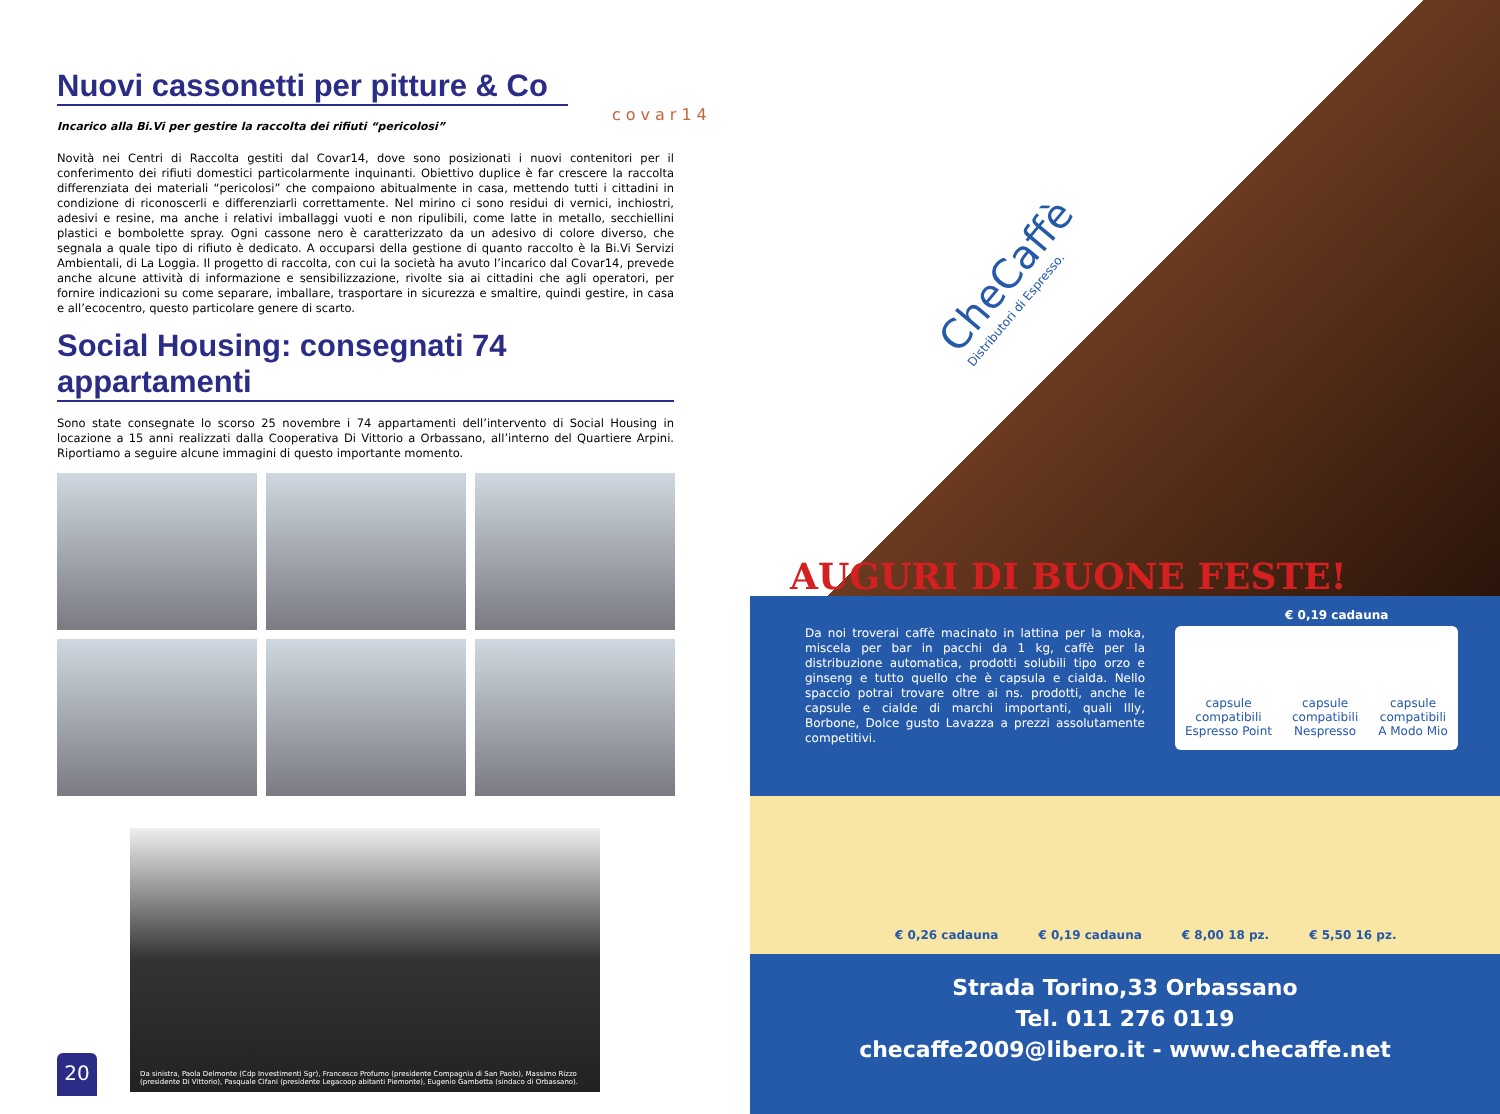Nuovi cassonetti per pitture & Co
covar14
Incarico alla Bi.Vi per gestire la raccolta dei rifiuti “pericolosi”
Novità nei Centri di Raccolta gestiti dal Covar14, dove sono posizionati i nuovi contenitori per il conferimento dei rifiuti domestici particolarmente inquinanti. Obiettivo duplice è far crescere la raccolta differenziata dei materiali “pericolosi” che compaiono abitualmente in casa, mettendo tutti i cittadini in condizione di riconoscerli e differenziarli correttamente. Nel mirino ci sono residui di vernici, inchiostri, adesivi e resine, ma anche i relativi imballaggi vuoti e non ripulibili, come latte in metallo, secchiellini plastici e bombolette spray. Ogni cassone nero è caratterizzato da un adesivo di colore diverso, che segnala a quale tipo di rifiuto è dedicato. A occuparsi della gestione di quanto raccolto è la Bi.Vi Servizi Ambientali, di La Loggia. Il progetto di raccolta, con cui la società ha avuto l’incarico dal Covar14, prevede anche alcune attività di informazione e sensibilizzazione, rivolte sia ai cittadini che agli operatori, per fornire indicazioni su come separare, imballare, trasportare in sicurezza e smaltire, quindi gestire, in casa e all’ecocentro, questo particolare genere di scarto.
Social Housing: consegnati 74 appartamenti
Sono state consegnate lo scorso 25 novembre i 74 appartamenti dell’intervento di Social Housing in locazione a 15 anni realizzati dalla Cooperativa Di Vittorio a Orbassano, all’interno del Quartiere Arpini. Riportiamo a seguire alcune immagini di questo importante momento.
Da sinistra, Paola Delmonte (Cdp Investimenti Sgr), Francesco Profumo (presidente Compagnia di San Paolo), Massimo Rizzo (presidente Di Vittorio), Pasquale Cifani (presidente Legacoop abitanti Piemonte), Eugenio Gambetta (sindaco di Orbassano).
20
CheCaffè
Distributori di Espresso.
AUGURI DI BUONE FESTE!
Da noi troverai caffè macinato in lattina per la moka, miscela per bar in pacchi da 1 kg, caffè per la distribuzione automatica, prodotti solubili tipo orzo e ginseng e tutto quello che è capsula e cialda. Nello spaccio potrai trovare oltre ai ns. prodotti, anche le capsule e cialde di marchi importanti, quali Illy, Borbone, Dolce gusto Lavazza a prezzi assolutamente competitivi.
€ 0,19 cadauna
capsule
compatibili
Espresso Point capsule
compatibili
Nespresso capsule
compatibili
A Modo Mio
€ 0,26 cadauna € 0,19 cadauna € 8,00 18 pz. € 5,50 16 pz.
Strada Torino,33 Orbassano
Tel. 011 276 0119
checaffe2009@libero.it - www.checaffe.net